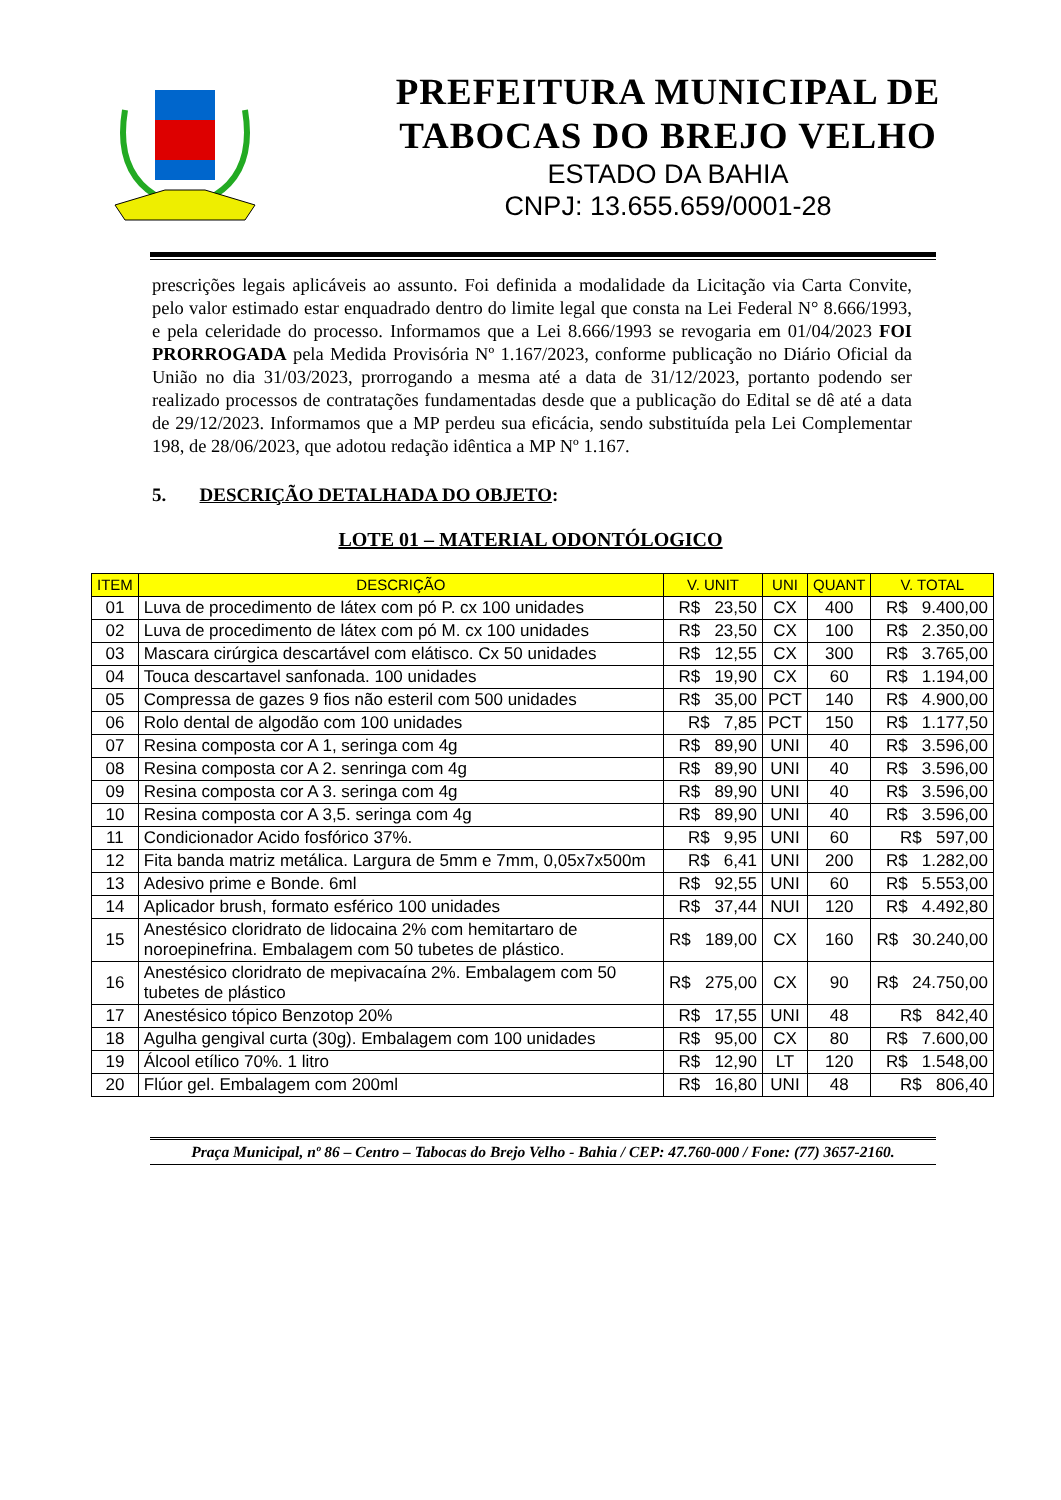PREFEITURA MUNICIPAL DE
TABOCAS DO BREJO VELHO
ESTADO DA BAHIA
CNPJ: 13.655.659/0001-28
prescrições legais aplicáveis ao assunto. Foi definida a modalidade da Licitação via Carta Convite, pelo valor estimado estar enquadrado dentro do limite legal que consta na Lei Federal N° 8.666/1993, e pela celeridade do processo. Informamos que a Lei 8.666/1993 se revogaria em 01/04/2023 FOI PRORROGADA pela Medida Provisória Nº 1.167/2023, conforme publicação no Diário Oficial da União no dia 31/03/2023, prorrogando a mesma até a data de 31/12/2023, portanto podendo ser realizado processos de contratações fundamentadas desde que a publicação do Edital se dê até a data de 29/12/2023. Informamos que a MP perdeu sua eficácia, sendo substituída pela Lei Complementar 198, de 28/06/2023, que adotou redação idêntica a MP Nº 1.167.
5. DESCRIÇÃO DETALHADA DO OBJETO:
LOTE 01 – MATERIAL ODONTÓLOGICO
| ITEM | DESCRIÇÃO | V. UNIT | UNI | QUANT | V. TOTAL |
| --- | --- | --- | --- | --- | --- |
| 01 | Luva de procedimento de látex com pó P. cx 100 unidades | R$ 23,50 | CX | 400 | R$ 9.400,00 |
| 02 | Luva de procedimento de látex com pó M. cx 100 unidades | R$ 23,50 | CX | 100 | R$ 2.350,00 |
| 03 | Mascara cirúrgica descartável com elátisco. Cx 50 unidades | R$ 12,55 | CX | 300 | R$ 3.765,00 |
| 04 | Touca descartavel sanfonada. 100 unidades | R$ 19,90 | CX | 60 | R$ 1.194,00 |
| 05 | Compressa de gazes 9 fios não esteril com 500 unidades | R$ 35,00 | PCT | 140 | R$ 4.900,00 |
| 06 | Rolo dental de algodão com 100 unidades | R$ 7,85 | PCT | 150 | R$ 1.177,50 |
| 07 | Resina composta cor A 1, seringa com 4g | R$ 89,90 | UNI | 40 | R$ 3.596,00 |
| 08 | Resina composta cor A 2. senringa com 4g | R$ 89,90 | UNI | 40 | R$ 3.596,00 |
| 09 | Resina composta cor A 3. seringa com 4g | R$ 89,90 | UNI | 40 | R$ 3.596,00 |
| 10 | Resina composta cor A 3,5. seringa com 4g | R$ 89,90 | UNI | 40 | R$ 3.596,00 |
| 11 | Condicionador Acido fosfórico 37%. | R$ 9,95 | UNI | 60 | R$ 597,00 |
| 12 | Fita banda matriz metálica. Largura de 5mm e 7mm, 0,05x7x500m | R$ 6,41 | UNI | 200 | R$ 1.282,00 |
| 13 | Adesivo prime e Bonde. 6ml | R$ 92,55 | UNI | 60 | R$ 5.553,00 |
| 14 | Aplicador brush, formato esférico 100 unidades | R$ 37,44 | NUI | 120 | R$ 4.492,80 |
| 15 | Anestésico cloridrato de lidocaina 2% com hemitartaro de noroepinefrina. Embalagem com 50 tubetes de plástico. | R$ 189,00 | CX | 160 | R$ 30.240,00 |
| 16 | Anestésico cloridrato de mepivacaína 2%. Embalagem com 50 tubetes de plástico | R$ 275,00 | CX | 90 | R$ 24.750,00 |
| 17 | Anestésico tópico Benzotop 20% | R$ 17,55 | UNI | 48 | R$ 842,40 |
| 18 | Agulha gengival curta (30g). Embalagem com 100 unidades | R$ 95,00 | CX | 80 | R$ 7.600,00 |
| 19 | Álcool etílico 70%. 1 litro | R$ 12,90 | LT | 120 | R$ 1.548,00 |
| 20 | Flúor gel. Embalagem com 200ml | R$ 16,80 | UNI | 48 | R$ 806,40 |
Praça Municipal, nº 86 – Centro – Tabocas do Brejo Velho - Bahia / CEP: 47.760-000 / Fone: (77) 3657-2160.